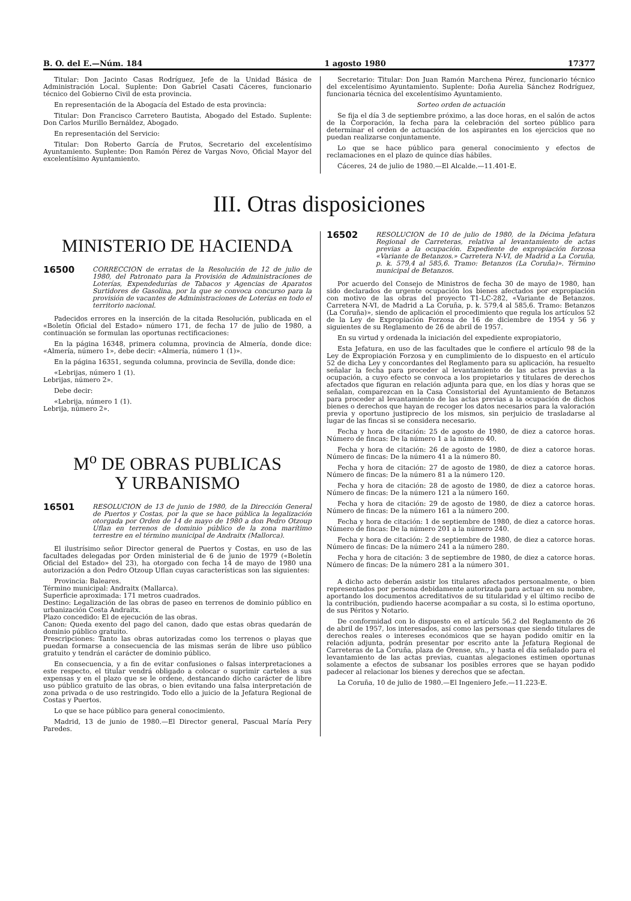B. O. del E.—Núm. 184 1 agosto 1980 17377
Titular: Don Jacinto Casas Rodríguez, Jefe de la Unidad Básica de Administración Local. Suplente: Don Gabriel Casati Cáceres, funcionario técnico del Gobierno Civil de esta provincia.
En representación de la Abogacía del Estado de esta provincia:
Titular: Don Francisco Carretero Bautista, Abogado del Estado. Suplente: Don Carlos Murillo Bernáldez, Abogado.
En representación del Servicio:
Titular: Don Roberto García de Frutos, Secretario del excelentísimo Ayuntamiento. Suplente: Don Ramón Pérez de Vargas Novo, Oficial Mayor del excelentísimo Ayuntamiento.
Secretario: Titular: Don Juan Ramón Marchena Pérez, funcionario técnico del excelentísimo Ayuntamiento. Suplente: Doña Aurelia Sánchez Rodríguez, funcionaria técnica del excelentísimo Ayuntamiento.
Sorteo orden de actuación
Se fija el día 3 de septiembre próximo, a las doce horas, en el salón de actos de la Corporación, la fecha para la celebración del sorteo público para determinar el orden de actuación de los aspirantes en los ejercicios que no puedan realizarse conjuntamente.
Lo que se hace público para general conocimiento y efectos de reclamaciones en el plazo de quince días hábiles.
Cáceres, 24 de julio de 1980.—El Alcalde.—11.401-E.
III. Otras disposiciones
MINISTERIO DE HACIENDA
16500 CORRECCION de erratas de la Resolución de 12 de julio de 1980, del Patronato para la Provisión de Administraciones de Loterías, Expendedurías de Tabacos y Agencias de Aparatos Surtidores de Gasolina, por la que se convoca concurso para la provisión de vacantes de Administraciones de Loterías en todo el territorio nacional.
Padecidos errores en la inserción de la citada Resolución, publicada en el «Boletín Oficial del Estado» número 171, de fecha 17 de julio de 1980, a continuación se formulan las oportunas rectificaciones:
En la página 16348, primera columna, provincia de Almería, donde dice: «Almería, número 1», debe decir: «Almería, número 1 (1)».
En la página 16351, segunda columna, provincia de Sevilla, donde dice:
«Lebrijas, número 1 (1).
Lebrijas, número 2».
Debe decir:
«Lebrija, número 1 (1).
Lebrija, número 2».
M<sup>o</sup> DE OBRAS PUBLICAS
Y URBANISMO
16501 RESOLUCION de 13 de junio de 1980, de la Dirección General de Puertos y Costas, por la que se hace pública la legalización otorgada por Orden de 14 de mayo de 1980 a don Pedro Otzoup Uflan en terrenos de dominio público de la zona marítimo terrestre en el término municipal de Andraitx (Mallorca).
El ilustrísimo señor Director general de Puertos y Costas, en uso de las facultades delegadas por Orden ministerial de 6 de junio de 1979 («Boletín Oficial del Estado» del 23), ha otorgado con fecha 14 de mayo de 1980 una autorización a don Pedro Otzoup Uflan cuyas características son las siguientes:
Provincia: Baleares.
Término municipal: Andraitx (Mallarca).
Superficie aproximada: 171 metros cuadrados.
Destino: Legalización de las obras de paseo en terrenos de dominio público en urbanización Costa Andraitx.
Plazo concedido: El de ejecución de las obras.
Canon: Queda exento del pago del canon, dado que estas obras quedarán de dominio público gratuito.
Prescripciones: Tanto las obras autorizadas como los terrenos o playas que puedan formarse a consecuencia de las mismas serán de libre uso público gratuito y tendrán el carácter de dominio público.
En consecuencia, y a fin de evitar confusiones o falsas interpretaciones a este respecto, el titular vendrá obligado a colocar o suprimir carteles a sus expensas y en el plazo que se le ordene, destancando dicho carácter de libre uso público gratuito de las obras, o bien evitando una falsa interpretación de zona privada o de uso restringido. Todo ello a juicio de la Jefatura Regional de Costas y Puertos.
Lo que se hace público para general conocimiento.
Madrid, 13 de junio de 1980.—El Director general, Pascual María Pery Paredes.
16502 RESOLUCION de 10 de julio de 1980, de la Décima Jefatura Regional de Carreteras, relativa al levantamiento de actas previas a la ocupación. Expediente de expropiación forzosa «Variante de Betanzos.» Carretera N-VI, de Madrid a La Coruña, p. k. 579,4 al 585,6. Tramo: Betanzos (La Coruña)». Término municipal de Betanzos.
Por acuerdo del Consejo de Ministros de fecha 30 de mayo de 1980, han sido declarados de urgente ocupación los bienes afectados por expropiación con motivo de las obras del proyecto T1-LC-282, «Variante de Betanzos. Carretera N-VI, de Madrid a La Coruña, p. k. 579,4 al 585,6. Tramo: Betanzos (La Coruña)», siendo de aplicación el procedimiento que regula los artículos 52 de la Ley de Expropiación Forzosa de 16 de diciembre de 1954 y 56 y siguientes de su Reglamento de 26 de abril de 1957.
En su virtud y ordenada la iniciación del expediente expropiatorio,
Esta Jefatura, en uso de las facultades que le confiere el artículo 98 de la Ley de Expropiación Forzosa y en cumplimiento de lo dispuesto en el artículo 52 de dicha Ley y concordantes del Reglamento para su aplicación, ha resuelto señalar la fecha para proceder al levantamiento de las actas previas a la ocupación, a cuyo efecto se convoca a los propietarios y titulares de derechos afectados que figuran en relación adjunta para que, en los días y horas que se señalan, comparezcan en la Casa Consistorial del Ayuntamiento de Betanzos para proceder al levantamiento de las actas previas a la ocupación de dichos bienes o derechos que hayan de recoger los datos necesarios para la valoración previa y oportuno justiprecio de los mismos, sin perjuicio de trasladarse al lugar de las fincas si se considera necesario.
Fecha y hora de citación: 25 de agosto de 1980, de diez a catorce horas. Número de fincas: De la número 1 a la número 40.
Fecha y hora de citación: 26 de agosto de 1980, de diez a catorce horas. Número de fincas: De la número 41 a la número 80.
Fecha y hora de citación: 27 de agosto de 1980, de diez a catorce horas. Número de fincas: De la número 81 a la número 120.
Fecha y hora de citación: 28 de agosto de 1980, de diez a catorce horas. Número de fincas: De la número 121 a la número 160.
Fecha y hora de citación: 29 de agosto de 1980, de diez a catorce horas. Número de fincas: De la número 161 a la número 200.
Fecha y hora de citación: 1 de septiembre de 1980, de diez a catorce horas. Número de fincas: De la número 201 a la número 240.
Fecha y hora de citación: 2 de septiembre de 1980, de diez a catorce horas. Número de fincas: De la número 241 a la número 280.
Fecha y hora de citación: 3 de septiembre de 1980, de diez a catorce horas. Número de fincas: De la número 281 a la número 301.
A dicho acto deberán asistir los titulares afectados personalmente, o bien representados por persona debidamente autorizada para actuar en su nombre, aportando los documentos acreditativos de su titularidad y el último recibo de la contribución, pudiendo hacerse acompañar a su costa, si lo estima oportuno, de sus Péritos y Notario.
De conformidad con lo dispuesto en el artículo 56.2 del Reglamento de 26 de abril de 1957, los interesados, así como las personas que siendo titulares de derechos reales o intereses económicos que se hayan podido omitir en la relación adjunta, podrán presentar por escrito ante la Jefatura Regional de Carreteras de La Coruña, plaza de Orense, s/n., y hasta el día señalado para el levantamiento de las actas previas, cuantas alegaciones estimen oportunas solamente a efectos de subsanar los posibles errores que se hayan podido padecer al relacionar los bienes y derechos que se afectan.
La Coruña, 10 de julio de 1980.—El Ingeniero Jefe.—11.223-E.